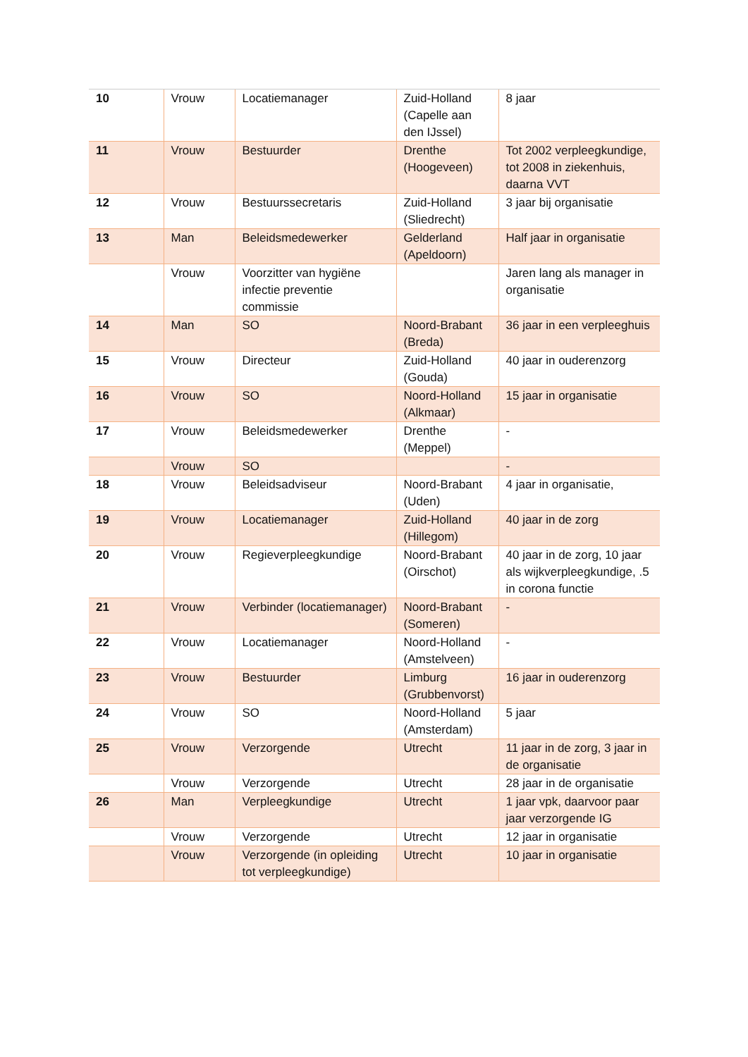| 10 | Vrouw | Locatiemanager | Zuid-Holland (Capelle aan den IJssel) | 8 jaar |
| 11 | Vrouw | Bestuurder | Drenthe (Hoogeveen) | Tot 2002 verpleegkundige, tot 2008 in ziekenhuis, daarna VVT |
| 12 | Vrouw | Bestuurssecretaris | Zuid-Holland (Sliedrecht) | 3 jaar bij organisatie |
| 13 | Man | Beleidsmedewerker | Gelderland (Apeldoorn) | Half jaar in organisatie |
| | Vrouw | Voorzitter van hygiëne infectie preventie commissie | | Jaren lang als manager in organisatie |
| 14 | Man | SO | Noord-Brabant (Breda) | 36 jaar in een verpleeghuis |
| 15 | Vrouw | Directeur | Zuid-Holland (Gouda) | 40 jaar in ouderenzorg |
| 16 | Vrouw | SO | Noord-Holland (Alkmaar) | 15 jaar in organisatie |
| 17 | Vrouw | Beleidsmedewerker | Drenthe (Meppel) | - |
| | Vrouw | SO | | - |
| 18 | Vrouw | Beleidsadviseur | Noord-Brabant (Uden) | 4 jaar in organisatie, |
| 19 | Vrouw | Locatiemanager | Zuid-Holland (Hillegom) | 40 jaar in de zorg |
| 20 | Vrouw | Regieverpleegkundige | Noord-Brabant (Oirschot) | 40 jaar in de zorg, 10 jaar als wijkverpleegkundige, .5 in corona functie |
| 21 | Vrouw | Verbinder (locatiemanager) | Noord-Brabant (Someren) | - |
| 22 | Vrouw | Locatiemanager | Noord-Holland (Amstelveen) | - |
| 23 | Vrouw | Bestuurder | Limburg (Grubbenvorst) | 16 jaar in ouderenzorg |
| 24 | Vrouw | SO | Noord-Holland (Amsterdam) | 5 jaar |
| 25 | Vrouw | Verzorgende | Utrecht | 11 jaar in de zorg, 3 jaar in de organisatie |
| | Vrouw | Verzorgende | Utrecht | 28 jaar in de organisatie |
| 26 | Man | Verpleegkundige | Utrecht | 1 jaar vpk, daarvoor paar jaar verzorgende IG |
| | Vrouw | Verzorgende | Utrecht | 12 jaar in organisatie |
| | Vrouw | Verzorgende (in opleiding tot verpleegkundige) | Utrecht | 10 jaar in organisatie |